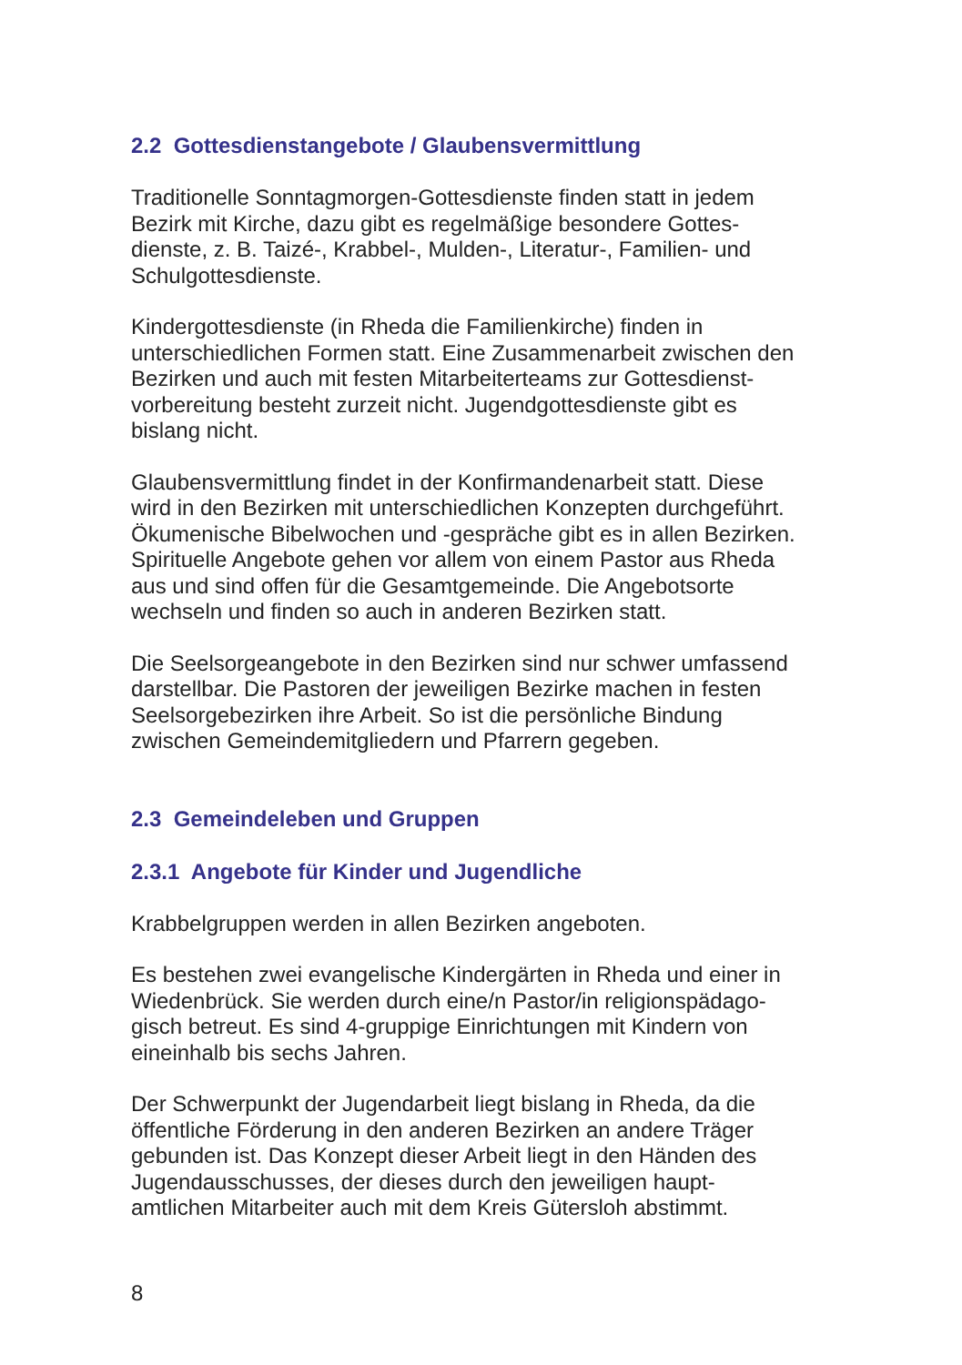2.2 Gottesdienstangebote / Glaubensvermittlung
Traditionelle Sonntagmorgen-Gottesdienste finden statt in jedem
Bezirk mit Kirche, dazu gibt es regelmäßige besondere Gottes-
dienste, z. B. Taizé-, Krabbel-, Mulden-, Literatur-, Familien- und
Schulgottesdienste.
Kindergottesdienste (in Rheda die Familienkirche) finden in
unterschiedlichen Formen statt. Eine Zusammenarbeit zwischen den
Bezirken und auch mit festen Mitarbeiterteams zur Gottesdienst-
vorbereitung besteht zurzeit nicht. Jugendgottesdienste gibt es
bislang nicht.
Glaubensvermittlung findet in der Konfirmandenarbeit statt. Diese
wird in den Bezirken mit unterschiedlichen Konzepten durchgeführt.
Ökumenische Bibelwochen und -gespräche gibt es in allen Bezirken.
Spirituelle Angebote gehen vor allem von einem Pastor aus Rheda
aus und sind offen für die Gesamtgemeinde. Die Angebotsorte
wechseln und finden so auch in anderen Bezirken statt.
Die Seelsorgeangebote in den Bezirken sind nur schwer umfassend
darstellbar. Die Pastoren der jeweiligen Bezirke machen in festen
Seelsorgebezirken ihre Arbeit. So ist die persönliche Bindung
zwischen Gemeindemitgliedern und Pfarrern gegeben.
2.3 Gemeindeleben und Gruppen
2.3.1 Angebote für Kinder und Jugendliche
Krabbelgruppen werden in allen Bezirken angeboten.
Es bestehen zwei evangelische Kindergärten in Rheda und einer in
Wiedenbrück. Sie werden durch eine/n Pastor/in religionspädago-
gisch betreut. Es sind 4-gruppige Einrichtungen mit Kindern von
eineinhalb bis sechs Jahren.
Der Schwerpunkt der Jugendarbeit liegt bislang in Rheda, da die
öffentliche Förderung in den anderen Bezirken an andere Träger
gebunden ist. Das Konzept dieser Arbeit liegt in den Händen des
Jugendausschusses, der dieses durch den jeweiligen haupt-
amtlichen Mitarbeiter auch mit dem Kreis Gütersloh abstimmt.
8